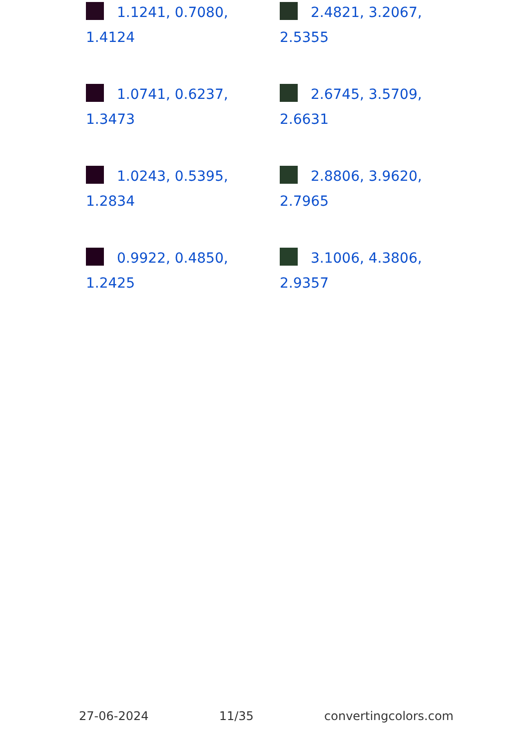1.1241, 0.7080,
1.4124
2.4821, 3.2067,
2.5355
1.0741, 0.6237,
1.3473
2.6745, 3.5709,
2.6631
1.0243, 0.5395,
1.2834
2.8806, 3.9620,
2.7965
0.9922, 0.4850,
1.2425
3.1006, 4.3806,
2.9357
27-06-2024 11/35 convertingcolors.com